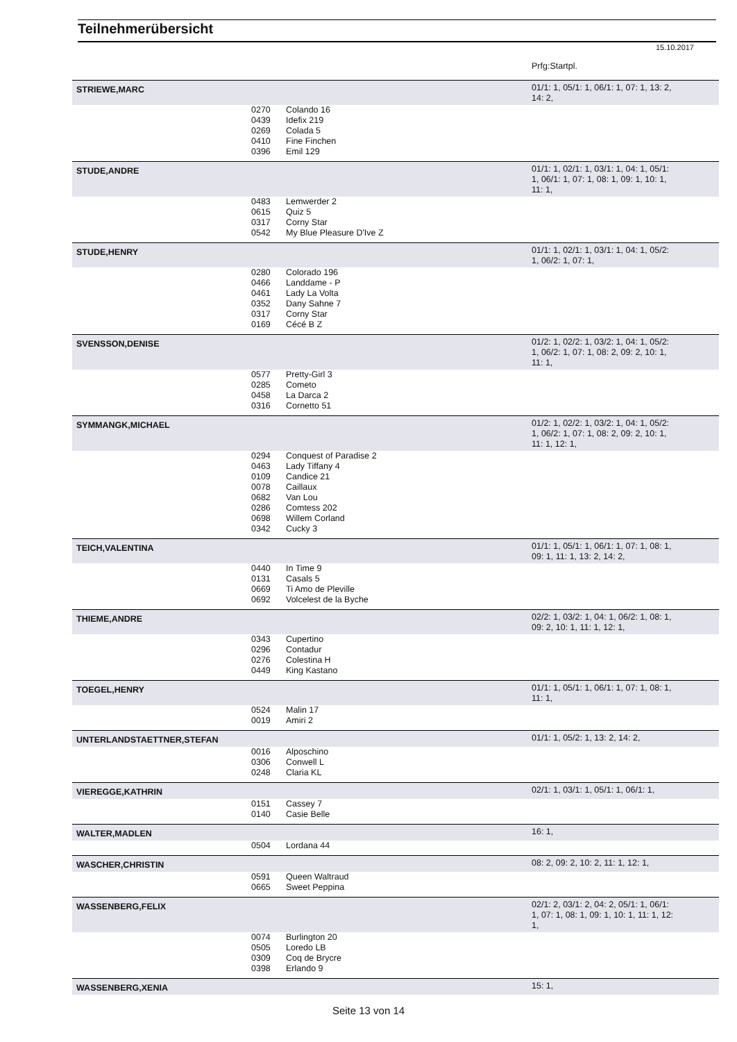Teilnehmerübersicht
15.10.2017
| | | | Prfg:Startpl. |
| STRIEWE,MARC | | | 01/1: 1, 05/1: 1, 06/1: 1, 07: 1, 13: 2, 14: 2, |
| | 0270 | Colando 16 | |
| | 0439 | Idefix 219 | |
| | 0269 | Colada 5 | |
| | 0410 | Fine Finchen | |
| | 0396 | Emil 129 | |
| STUDE,ANDRE | | | 01/1: 1, 02/1: 1, 03/1: 1, 04: 1, 05/1: 1, 06/1: 1, 07: 1, 08: 1, 09: 1, 10: 1, 11: 1, |
| | 0483 | Lemwerder 2 | |
| | 0615 | Quiz 5 | |
| | 0317 | Corny Star | |
| | 0542 | My Blue Pleasure D'Ive Z | |
| STUDE,HENRY | | | 01/1: 1, 02/1: 1, 03/1: 1, 04: 1, 05/2: 1, 06/2: 1, 07: 1, |
| | 0280 | Colorado 196 | |
| | 0466 | Landdame - P | |
| | 0461 | Lady La Volta | |
| | 0352 | Dany Sahne 7 | |
| | 0317 | Corny Star | |
| | 0169 | Cécé B Z | |
| SVENSSON,DENISE | | | 01/2: 1, 02/2: 1, 03/2: 1, 04: 1, 05/2: 1, 06/2: 1, 07: 1, 08: 2, 09: 2, 10: 1, 11: 1, |
| | 0577 | Pretty-Girl 3 | |
| | 0285 | Cometo | |
| | 0458 | La Darca 2 | |
| | 0316 | Cornetto 51 | |
| SYMMANGK,MICHAEL | | | 01/2: 1, 02/2: 1, 03/2: 1, 04: 1, 05/2: 1, 06/2: 1, 07: 1, 08: 2, 09: 2, 10: 1, 11: 1, 12: 1, |
| | 0294 | Conquest of Paradise 2 | |
| | 0463 | Lady Tiffany 4 | |
| | 0109 | Candice 21 | |
| | 0078 | Caillaux | |
| | 0682 | Van Lou | |
| | 0286 | Comtess 202 | |
| | 0698 | Willem Corland | |
| | 0342 | Cucky 3 | |
| TEICH,VALENTINA | | | 01/1: 1, 05/1: 1, 06/1: 1, 07: 1, 08: 1, 09: 1, 11: 1, 13: 2, 14: 2, |
| | 0440 | In Time 9 | |
| | 0131 | Casals 5 | |
| | 0669 | Ti Amo de Pleville | |
| | 0692 | Volcelest de la Byche | |
| THIEME,ANDRE | | | 02/2: 1, 03/2: 1, 04: 1, 06/2: 1, 08: 1, 09: 2, 10: 1, 11: 1, 12: 1, |
| | 0343 | Cupertino | |
| | 0296 | Contadur | |
| | 0276 | Colestina H | |
| | 0449 | King Kastano | |
| TOEGEL,HENRY | | | 01/1: 1, 05/1: 1, 06/1: 1, 07: 1, 08: 1, 11: 1, |
| | 0524 | Malin 17 | |
| | 0019 | Amiri 2 | |
| UNTERLANDSTAETTNER,STEFAN | | | 01/1: 1, 05/2: 1, 13: 2, 14: 2, |
| | 0016 | Alposchino | |
| | 0306 | Conwell L | |
| | 0248 | Claria KL | |
| VIEREGGE,KATHRIN | | | 02/1: 1, 03/1: 1, 05/1: 1, 06/1: 1, |
| | 0151 | Cassey 7 | |
| | 0140 | Casie Belle | |
| WALTER,MADLEN | | | 16: 1, |
| | 0504 | Lordana 44 | |
| WASCHER,CHRISTIN | | | 08: 2, 09: 2, 10: 2, 11: 1, 12: 1, |
| | 0591 | Queen Waltraud | |
| | 0665 | Sweet Peppina | |
| WASSENBERG,FELIX | | | 02/1: 2, 03/1: 2, 04: 2, 05/1: 1, 06/1: 1, 07: 1, 08: 1, 09: 1, 10: 1, 11: 1, 12: 1, |
| | 0074 | Burlington 20 | |
| | 0505 | Loredo LB | |
| | 0309 | Coq de Brycre | |
| | 0398 | Erlando 9 | |
| WASSENBERG,XENIA | | | 15: 1, |
Seite 13 von 14